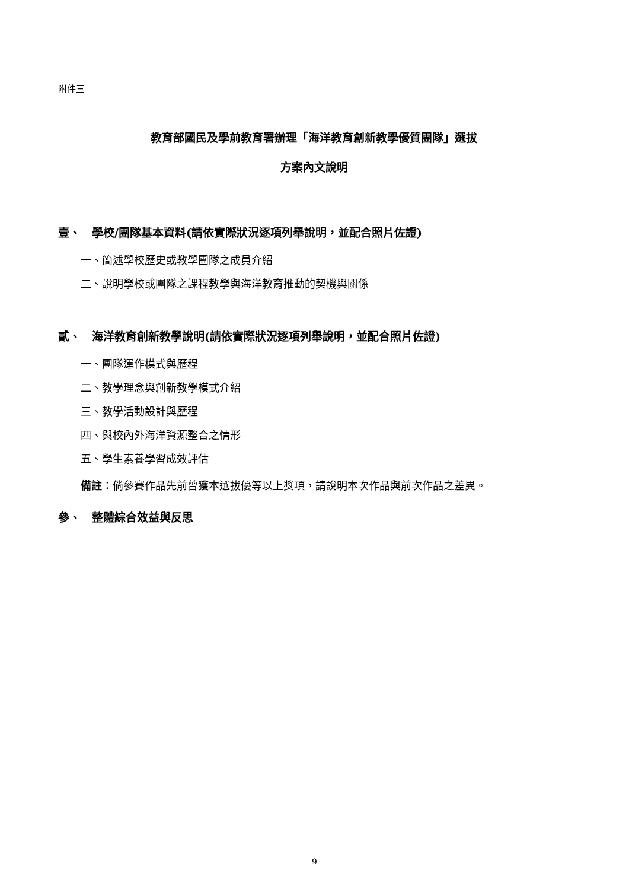附件三
教育部國民及學前教育署辦理「海洋教育創新教學優質團隊」選拔
方案內文說明
壹、　學校/團隊基本資料(請依實際狀況逐項列舉說明，並配合照片佐證)
一、簡述學校歷史或教學團隊之成員介紹
二、說明學校或團隊之課程教學與海洋教育推動的契機與關係
貳、　海洋教育創新教學說明(請依實際狀況逐項列舉說明，並配合照片佐證)
一、團隊運作模式與歷程
二、教學理念與創新教學模式介紹
三、教學活動設計與歷程
四、與校內外海洋資源整合之情形
五、學生素養學習成效評估
備註：倘參賽作品先前曾獲本選拔優等以上獎項，請說明本次作品與前次作品之差異。
參、　整體綜合效益與反思
9